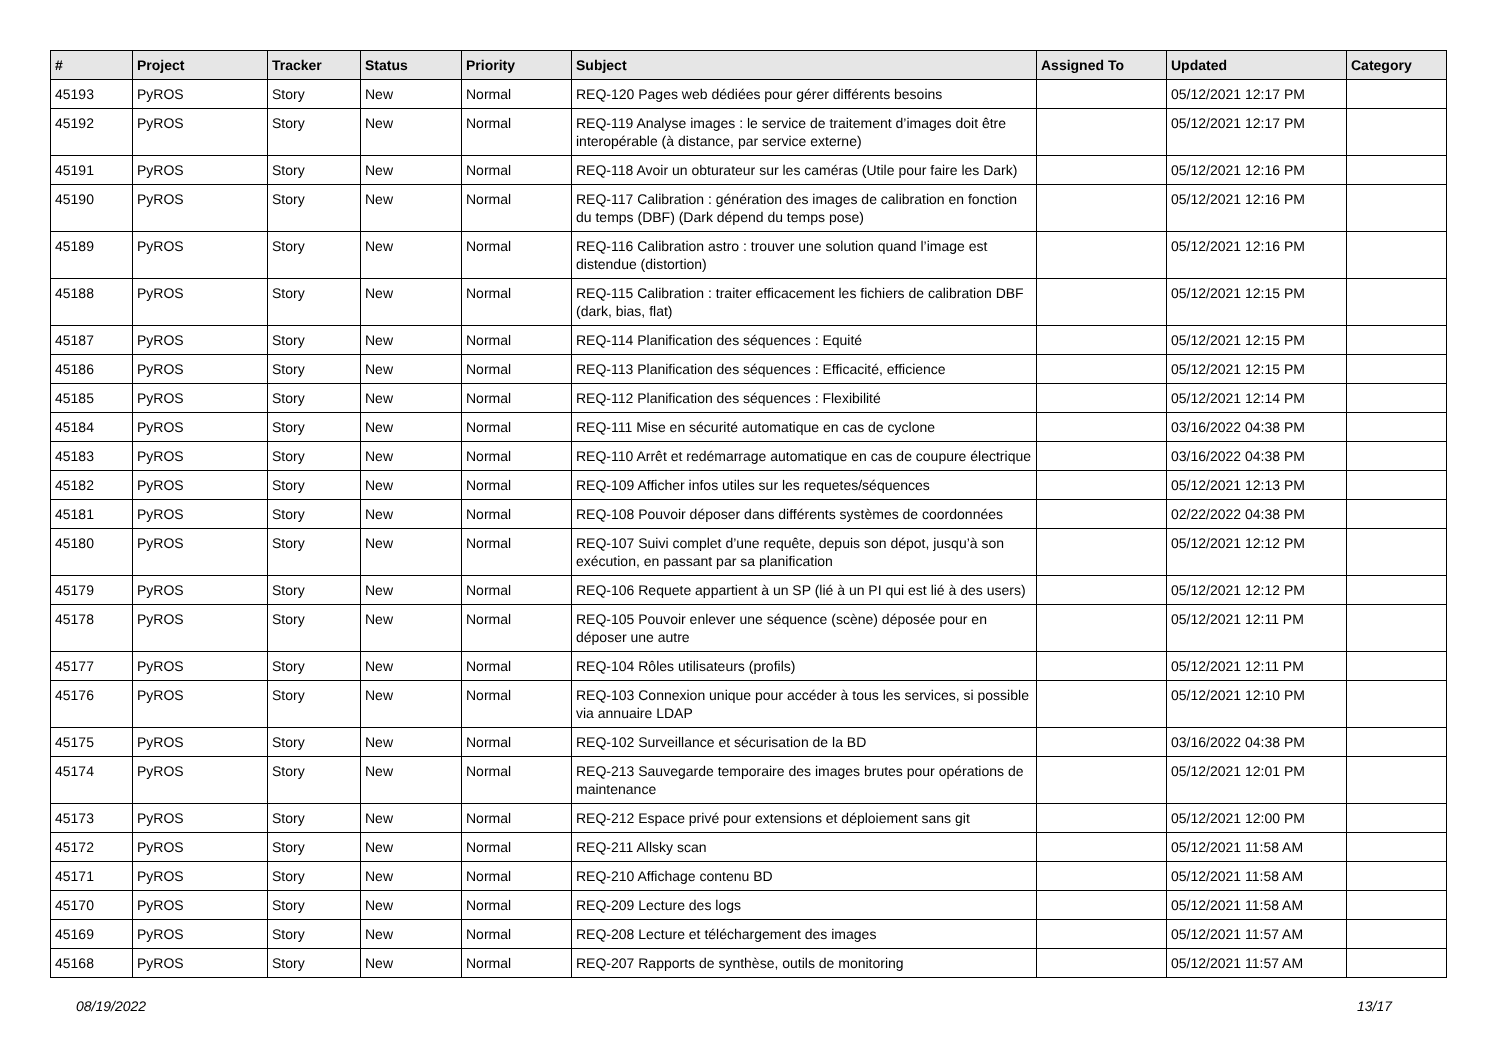| # | Project | Tracker | Status | Priority | Subject | Assigned To | Updated | Category |
| --- | --- | --- | --- | --- | --- | --- | --- | --- |
| 45193 | PyROS | Story | New | Normal | REQ-120 Pages web dédiées pour gérer différents besoins | | 05/12/2021 12:17 PM | |
| 45192 | PyROS | Story | New | Normal | REQ-119 Analyse images : le service de traitement d’images doit être interopérable (à distance, par service externe) | | 05/12/2021 12:17 PM | |
| 45191 | PyROS | Story | New | Normal | REQ-118 Avoir un obturateur sur les caméras (Utile pour faire les Dark) | | 05/12/2021 12:16 PM | |
| 45190 | PyROS | Story | New | Normal | REQ-117 Calibration : génération des images de calibration en fonction du temps (DBF) (Dark dépend du temps pose) | | 05/12/2021 12:16 PM | |
| 45189 | PyROS | Story | New | Normal | REQ-116 Calibration astro : trouver une solution quand l’image est distendue (distortion) | | 05/12/2021 12:16 PM | |
| 45188 | PyROS | Story | New | Normal | REQ-115 Calibration : traiter efficacement les fichiers de calibration DBF (dark, bias, flat) | | 05/12/2021 12:15 PM | |
| 45187 | PyROS | Story | New | Normal | REQ-114 Planification des séquences : Equité | | 05/12/2021 12:15 PM | |
| 45186 | PyROS | Story | New | Normal | REQ-113 Planification des séquences : Efficacité, efficience | | 05/12/2021 12:15 PM | |
| 45185 | PyROS | Story | New | Normal | REQ-112 Planification des séquences : Flexibilité | | 05/12/2021 12:14 PM | |
| 45184 | PyROS | Story | New | Normal | REQ-111 Mise en sécurité automatique en cas de cyclone | | 03/16/2022 04:38 PM | |
| 45183 | PyROS | Story | New | Normal | REQ-110 Arrêt et redémarrage automatique en cas de coupure électrique | | 03/16/2022 04:38 PM | |
| 45182 | PyROS | Story | New | Normal | REQ-109 Afficher infos utiles sur les requetes/séquences | | 05/12/2021 12:13 PM | |
| 45181 | PyROS | Story | New | Normal | REQ-108 Pouvoir déposer dans différents systèmes de coordonnées | | 02/22/2022 04:38 PM | |
| 45180 | PyROS | Story | New | Normal | REQ-107 Suivi complet d’une requête, depuis son dépot, jusqu’à son exécution, en passant par sa planification | | 05/12/2021 12:12 PM | |
| 45179 | PyROS | Story | New | Normal | REQ-106 Requete appartient à un SP (lié à un PI qui est lié à des users) | | 05/12/2021 12:12 PM | |
| 45178 | PyROS | Story | New | Normal | REQ-105 Pouvoir enlever une séquence (scène) déposée pour en déposer une autre | | 05/12/2021 12:11 PM | |
| 45177 | PyROS | Story | New | Normal | REQ-104 Rôles utilisateurs (profils) | | 05/12/2021 12:11 PM | |
| 45176 | PyROS | Story | New | Normal | REQ-103 Connexion unique pour accéder à tous les services, si possible via annuaire LDAP | | 05/12/2021 12:10 PM | |
| 45175 | PyROS | Story | New | Normal | REQ-102 Surveillance et sécurisation de la BD | | 03/16/2022 04:38 PM | |
| 45174 | PyROS | Story | New | Normal | REQ-213 Sauvegarde temporaire des images brutes pour opérations de maintenance | | 05/12/2021 12:01 PM | |
| 45173 | PyROS | Story | New | Normal | REQ-212 Espace privé pour extensions et déploiement sans git | | 05/12/2021 12:00 PM | |
| 45172 | PyROS | Story | New | Normal | REQ-211 Allsky scan | | 05/12/2021 11:58 AM | |
| 45171 | PyROS | Story | New | Normal | REQ-210 Affichage contenu BD | | 05/12/2021 11:58 AM | |
| 45170 | PyROS | Story | New | Normal | REQ-209 Lecture des logs | | 05/12/2021 11:58 AM | |
| 45169 | PyROS | Story | New | Normal | REQ-208 Lecture et téléchargement des images | | 05/12/2021 11:57 AM | |
| 45168 | PyROS | Story | New | Normal | REQ-207 Rapports de synthèse, outils de monitoring | | 05/12/2021 11:57 AM | |
08/19/2022 13/17